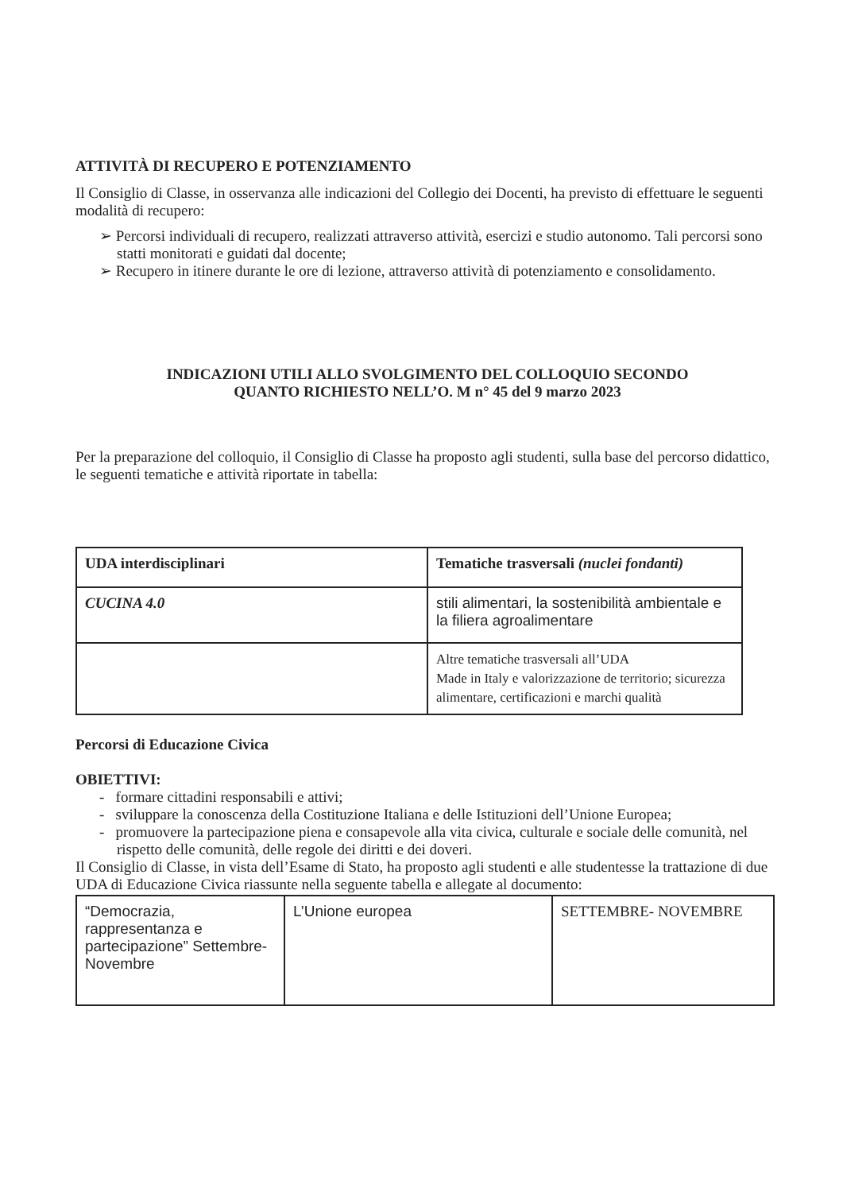ATTIVITÀ DI RECUPERO E POTENZIAMENTO
Il Consiglio di Classe, in osservanza alle indicazioni del Collegio dei Docenti, ha previsto di effettuare le seguenti modalità di recupero:
➢ Percorsi individuali di recupero, realizzati attraverso attività, esercizi e studio autonomo. Tali percorsi sono statti monitorati e guidati dal docente;
➢ Recupero in itinere durante le ore di lezione, attraverso attività di potenziamento e consolidamento.
INDICAZIONI UTILI ALLO SVOLGIMENTO DEL COLLOQUIO SECONDO
QUANTO RICHIESTO NELL’O. M n° 45 del 9 marzo 2023
Per la preparazione del colloquio, il Consiglio di Classe ha proposto agli studenti, sulla base del percorso didattico, le seguenti tematiche e attività riportate in tabella:
| UDA interdisciplinari | Tematiche trasversali (nuclei fondanti) |
| CUCINA 4.0 | stili alimentari, la sostenibilità ambientale e la filiera agroalimentare |
| | Altre tematiche trasversali all’UDA Made in Italy e valorizzazione de territorio; sicurezza alimentare, certificazioni e marchi qualità |
Percorsi di Educazione Civica
OBIETTIVI:
- formare cittadini responsabili e attivi;
- sviluppare la conoscenza della Costituzione Italiana e delle Istituzioni dell’Unione Europea;
- promuovere la partecipazione piena e consapevole alla vita civica, culturale e sociale delle comunità, nel rispetto delle comunità, delle regole dei diritti e dei doveri.
Il Consiglio di Classe, in vista dell’Esame di Stato, ha proposto agli studenti e alle studentesse la trattazione di due UDA di Educazione Civica riassunte nella seguente tabella e allegate al documento:
| “Democrazia, rappresentanza e partecipazione” Settembre-Novembre | L’Unione europea | SETTEMBRE- NOVEMBRE |